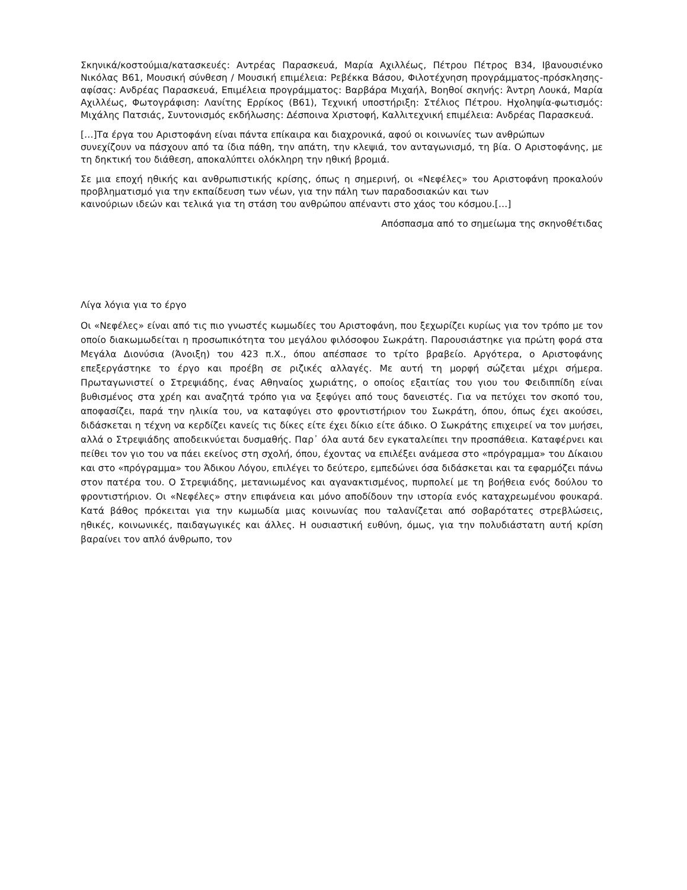Σκηνικά/κοστούμια/κατασκευές: Αντρέας Παρασκευά, Μαρία Αχιλλέως, Πέτρου Πέτρος Β34, Ιβανουσιένκο Νικόλας Β61, Μουσική σύνθεση / Μουσική επιμέλεια: Ρεβέκκα Βάσου, Φιλοτέχνηση προγράμματος-πρόσκλησης-αφίσας: Ανδρέας Παρασκευά, Επιμέλεια προγράμματος: Βαρβάρα Μιχαήλ, Βοηθοί σκηνής: Άντρη Λουκά, Μαρία Αχιλλέως, Φωτογράφιση: Λανίτης Ερρίκος (Β61), Τεχνική υποστήριξη: Στέλιος Πέτρου. Ηχοληψία-φωτισμός: Μιχάλης Πατσιάς, Συντονισμός εκδήλωσης: Δέσποινα Χριστοφή, Καλλιτεχνική επιμέλεια: Ανδρέας Παρασκευά.
[…]Τα έργα του Αριστοφάνη είναι πάντα επίκαιρα και διαχρονικά, αφού οι κοινωνίες των ανθρώπων
συνεχίζουν να πάσχουν από τα ίδια πάθη, την απάτη, την κλεψιά, τον ανταγωνισμό, τη βία. Ο Αριστοφάνης, με τη δηκτική του διάθεση, αποκαλύπτει ολόκληρη την ηθική βρομιά.
Σε μια εποχή ηθικής και ανθρωπιστικής κρίσης, όπως η σημερινή, οι «Νεφέλες» του Αριστοφάνη προκαλούν προβληματισμό για την εκπαίδευση των νέων, για την πάλη των παραδοσιακών και των
καινούριων ιδεών και τελικά για τη στάση του ανθρώπου απέναντι στο χάος του κόσμου.[…]
Απόσπασμα από το σημείωμα της σκηνοθέτιδας
Λίγα λόγια για το έργο
Οι «Νεφέλες» είναι από τις πιο γνωστές κωμωδίες του Αριστοφάνη, που ξεχωρίζει κυρίως για τον τρόπο με τον οποίο διακωμωδείται η προσωπικότητα του μεγάλου φιλόσοφου Σωκράτη. Παρουσιάστηκε για πρώτη φορά στα Μεγάλα Διονύσια (Άνοιξη) του 423 π.Χ., όπου απέσπασε το τρίτο βραβείο. Αργότερα, ο Αριστοφάνης επεξεργάστηκε το έργο και προέβη σε ριζικές αλλαγές. Με αυτή τη μορφή σώζεται μέχρι σήμερα. Πρωταγωνιστεί ο Στρεψιάδης, ένας Αθηναίος χωριάτης, ο οποίος εξαιτίας του γιου του Φειδιππίδη είναι βυθισμένος στα χρέη και αναζητά τρόπο για να ξεφύγει από τους δανειστές. Για να πετύχει τον σκοπό του, αποφασίζει, παρά την ηλικία του, να καταφύγει στο φροντιστήριον του Σωκράτη, όπου, όπως έχει ακούσει, διδάσκεται η τέχνη να κερδίζει κανείς τις δίκες είτε έχει δίκιο είτε άδικο. Ο Σωκράτης επιχειρεί να τον μυήσει, αλλά ο Στρεψιάδης αποδεικνύεται δυσμαθής. Παρ᾽ όλα αυτά δεν εγκαταλείπει την προσπάθεια. Καταφέρνει και πείθει τον γιο του να πάει εκείνος στη σχολή, όπου, έχοντας να επιλέξει ανάμεσα στο «πρόγραμμα» του Δίκαιου και στο «πρόγραμμα» του Άδικου Λόγου, επιλέγει το δεύτερο, εμπεδώνει όσα διδάσκεται και τα εφαρμόζει πάνω στον πατέρα του. Ο Στρεψιάδης, μετανιωμένος και αγανακτισμένος, πυρπολεί με τη βοήθεια ενός δούλου το φροντιστήριον. Οι «Νεφέλες» στην επιφάνεια και μόνο αποδίδουν την ιστορία ενός καταχρεωμένου φουκαρά. Κατά βάθος πρόκειται για την κωμωδία μιας κοινωνίας που ταλανίζεται από σοβαρότατες στρεβλώσεις, ηθικές, κοινωνικές, παιδαγωγικές και άλλες. Η ουσιαστική ευθύνη, όμως, για την πολυδιάστατη αυτή κρίση βαραίνει τον απλό άνθρωπο, τον